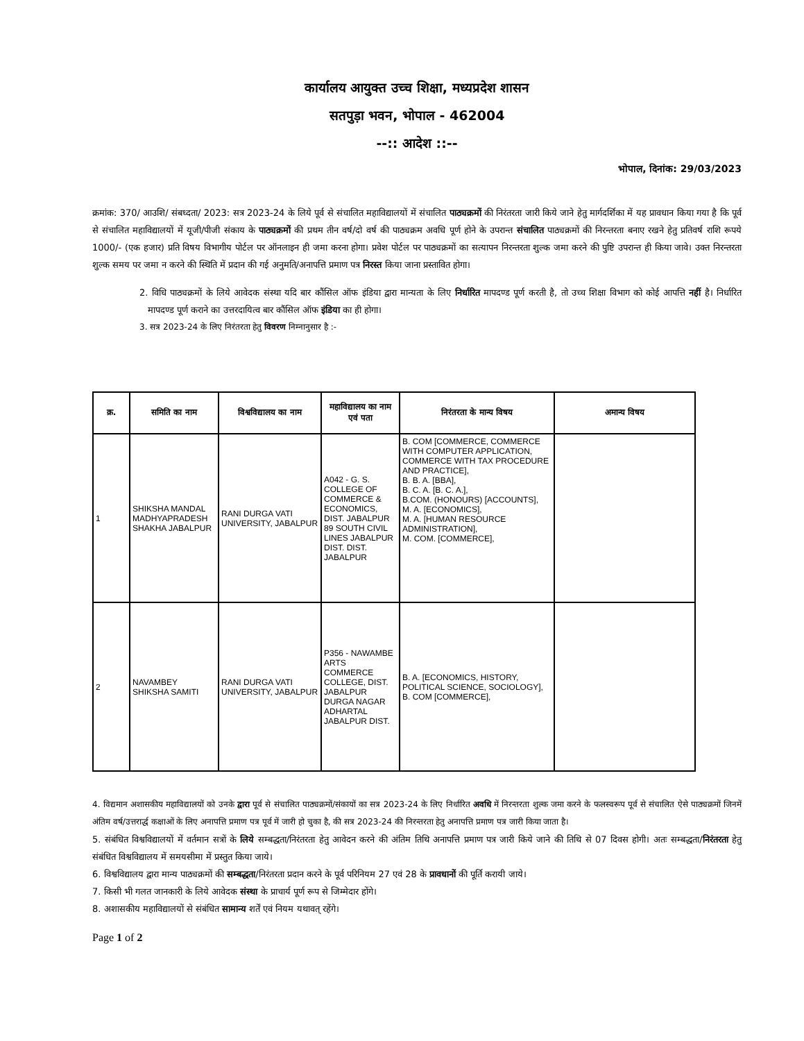कार्यालय आयुक्त उच्च शिक्षा, मध्यप्रदेश शासन
सतपुड़ा भवन, भोपाल - 462004
--:: आदेश ::--
भोपाल, दिनांक: 29/03/2023
क्रमांक: 370/ आउशि/ संबध्दता/ 2023: सत्र 2023-24 के लिये पूर्व से संचालित महाविद्यालयों में संचालित पाठ्यक्रमों की निरंतरता जारी किये जाने हेतु मार्गदर्शिका में यह प्रावधान किया गया है कि पूर्व से संचालित महाविद्यालयों में यूजी/पीजी संकाय के पाठ्यक्रमों की प्रथम तीन वर्ष/दो वर्ष की पाठ्यक्रम अवधि पूर्ण होने के उपरान्त संचालित पाठ्यक्रमों की निरन्तरता बनाए रखने हेतु प्रतिवर्ष राशि रूपये 1000/- (एक हजार) प्रति विषय विभागीय पोर्टल पर ऑनलाइन ही जमा करना होगा। प्रवेश पोर्टल पर पाठ्यक्रमों का सत्यापन निरन्तरता शुल्क जमा करने की पुष्टि उपरान्त ही किया जावे। उक्त निरन्तरता शुल्क समय पर जमा न करने की स्थिति में प्रदान की गई अनुमति/अनापत्ति प्रमाण पत्र निरस्त किया जाना प्रस्तावित होगा।
2. विधि पाठ्यक्रमों के लिये आवेदक संस्था यदि बार कौंसिल ऑफ इंडिया द्वारा मान्यता के लिए निर्धारित मापदण्ड पूर्ण करती है, तो उच्च शिक्षा विभाग को कोई आपत्ति नहीं है। निर्धारित मापदण्ड पूर्ण कराने का उत्तरदायित्व बार कौंसिल ऑफ इंडिया का ही होगा।
3. सत्र 2023-24 के लिए निरंतरता हेतु विवरण निम्नानुसार है :-
| क्र. | समिति का नाम | विश्वविद्यालय का नाम | महाविद्यालय का नाम एवं पता | निरंतरता के मान्य विषय | अमान्य विषय |
| --- | --- | --- | --- | --- | --- |
| 1 | SHIKSHA MANDAL MADHYAPRADESH SHAKHA JABALPUR | RANI DURGA VATI UNIVERSITY, JABALPUR | A042 - G. S. COLLEGE OF COMMERCE & ECONOMICS, DIST. JABALPUR 89 SOUTH CIVIL LINES JABALPUR DIST. DIST. JABALPUR | B. COM [COMMERCE, COMMERCE WITH COMPUTER APPLICATION, COMMERCE WITH TAX PROCEDURE AND PRACTICE], B. B. A. [BBA], B. C. A. [B. C. A.], B.COM. (HONOURS) [ACCOUNTS], M. A. [ECONOMICS], M. A. [HUMAN RESOURCE ADMINISTRATION], M. COM. [COMMERCE], | |
| 2 | NAVAMBEY SHIKSHA SAMITI | RANI DURGA VATI UNIVERSITY, JABALPUR | P356 - NAWAMBE ARTS COMMERCE COLLEGE, DIST. JABALPUR DURGA NAGAR ADHARTAL JABALPUR DIST. | B. A. [ECONOMICS, HISTORY, POLITICAL SCIENCE, SOCIOLOGY], B. COM [COMMERCE], | |
4. विद्यमान अशासकीय महाविद्यालयों को उनके द्वारा पूर्व से संचालित पाठ्यक्रमों/संकायों का सत्र 2023-24 के लिए निर्धारित अवधि में निरन्तरता शुल्क जमा करने के फलस्वरूप पूर्व से संचालित ऐसे पाठ्यक्रमों जिनमें अंतिम वर्ष/उत्तरार्द्ध कक्षाओं के लिए अनापत्ति प्रमाण पत्र पूर्व में जारी हो चुका है, की सत्र 2023-24 की निरन्तरता हेतु अनापत्ति प्रमाण पत्र जारी किया जाता है।
5. संबंधित विश्वविद्यालयों में वर्तमान सत्रों के लिये सम्बद्धता/निरंतरता हेतु आवेदन करने की अंतिम तिथि अनापत्ति प्रमाण पत्र जारी किये जाने की तिथि से 07 दिवस होगी। अतः सम्बद्धता/निरंतरता हेतु संबंधित विश्वविद्यालय में समयसीमा में प्रस्तुत किया जाये।
6. विश्वविद्यालय द्वारा मान्य पाठ्यक्रमों की सम्बद्धता/निरंतरता प्रदान करने के पूर्व परिनियम 27 एवं 28 के प्रावधानों की पूर्ति करायी जाये।
7. किसी भी गलत जानकारी के लिये आवेदक संस्था के प्राचार्य पूर्ण रूप से जिम्मेदार होंगे।
8. अशासकीय महाविद्यालयों से संबंधित सामान्य शर्तें एवं नियम यथावत् रहेंगे।
Page 1 of 2